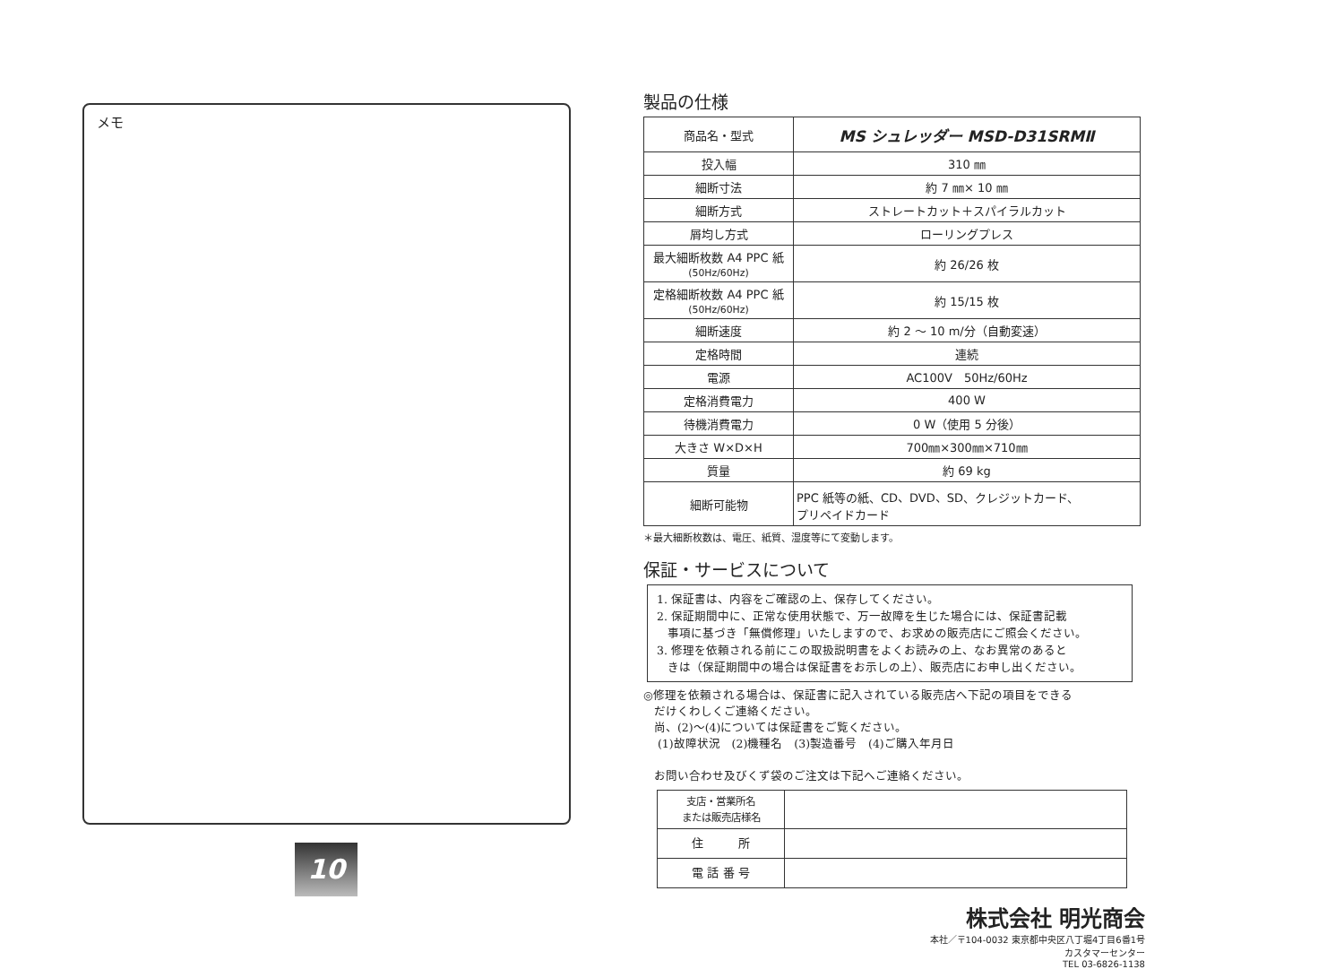メモ
10
製品の仕様
| 商品名・型式 | MS シュレッダー MSD-D31SRMⅡ |
| 投入幅 | 310 ㎜ |
| 細断寸法 | 約 7 ㎜× 10 ㎜ |
| 細断方式 | ストレートカット＋スパイラルカット |
| 屑均し方式 | ローリングプレス |
| 最大細断枚数 A4 PPC 紙 (50Hz/60Hz) | 約 26/26 枚 |
| 定格細断枚数 A4 PPC 紙 (50Hz/60Hz) | 約 15/15 枚 |
| 細断速度 | 約 2 ～ 10 m/分（自動変速） |
| 定格時間 | 連続 |
| 電源 | AC100V 50Hz/60Hz |
| 定格消費電力 | 400 W |
| 待機消費電力 | 0 W（使用 5 分後） |
| 大きさ W×D×H | 700㎜×300㎜×710㎜ |
| 質量 | 約 69 kg |
| 細断可能物 | PPC 紙等の紙、CD、DVD、SD、クレジットカード、 プリペイドカード |
＊最大細断枚数は、電圧、紙質、湿度等にて変動します。
保証・サービスについて
1. 保証書は、内容をご確認の上、保存してください。
2. 保証期間中に、正常な使用状態で、万一故障を生じた場合には、保証書記載
事項に基づき「無償修理」いたしますので、お求めの販売店にご照会ください。
3. 修理を依頼される前にこの取扱説明書をよくお読みの上、なお異常のあると
きは（保証期間中の場合は保証書をお示しの上）、販売店にお申し出ください。
◎修理を依頼される場合は、保証書に記入されている販売店へ下記の項目をできる
だけくわしくご連絡ください。
尚、(2)～(4)については保証書をご覧ください。
(1)故障状況　(2)機種名　(3)製造番号　(4)ご購入年月日
お問い合わせ及びくず袋のご注文は下記へご連絡ください。
| 支店・営業所名 または販売店様名 | |
| 住 所 | |
| 電 話 番 号 | |
株式会社 明光商会
本社／〒104-0032 東京都中央区八丁堀4丁目6番1号
カスタマーセンター
TEL 03-6826-1138